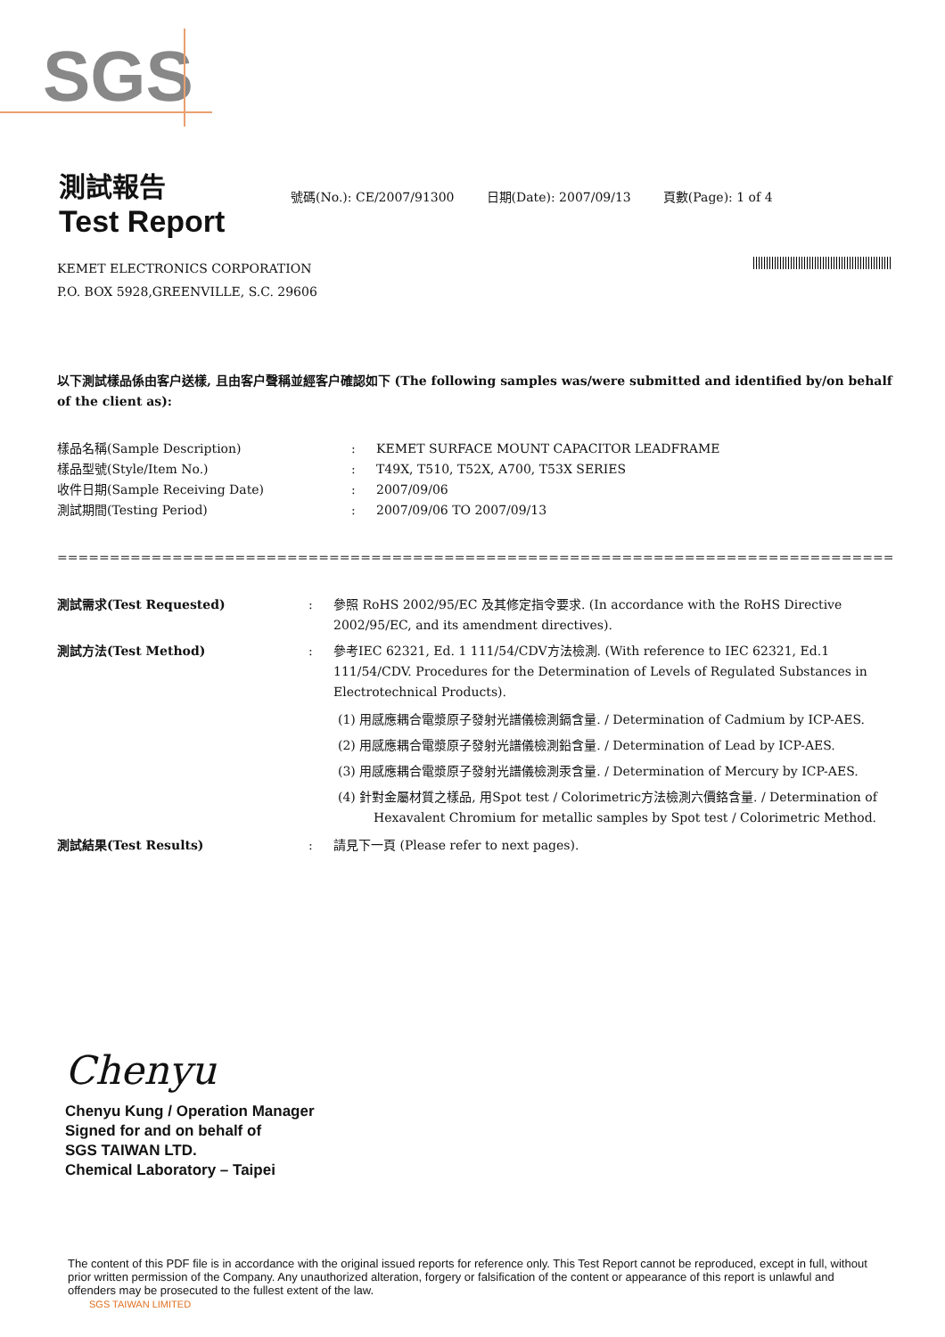SGS
測試報告
Test Report
號碼(No.): CE/2007/91300 日期(Date): 2007/09/13 頁數(Page): 1 of 4
KEMET ELECTRONICS CORPORATION
P.O. BOX 5928,GREENVILLE, S.C. 29606
以下測試樣品係由客户送樣, 且由客户聲稱並經客户確認如下 (The following samples was/were submitted and identified by/on behalf of the client as):
樣品名稱(Sample Description) : KEMET SURFACE MOUNT CAPACITOR LEADFRAME
樣品型號(Style/Item No.) : T49X, T510, T52X, A700, T53X SERIES
收件日期(Sample Receiving Date) : 2007/09/06
測試期間(Testing Period) : 2007/09/06 TO 2007/09/13
==============================================================================================
測試需求(Test Requested) : 參照 RoHS 2002/95/EC 及其修定指令要求. (In accordance with the RoHS Directive 2002/95/EC, and its amendment directives).
測試方法(Test Method) : 參考IEC 62321, Ed. 1 111/54/CDV方法檢測. (With reference to IEC 62321, Ed.1 111/54/CDV. Procedures for the Determination of Levels of Regulated Substances in Electrotechnical Products).
(1) 用感應耦合電漿原子發射光譜儀檢測鎘含量. / Determination of Cadmium by ICP-AES.
(2) 用感應耦合電漿原子發射光譜儀檢測鉛含量. / Determination of Lead by ICP-AES.
(3) 用感應耦合電漿原子發射光譜儀檢測汞含量. / Determination of Mercury by ICP-AES.
(4) 針對金屬材質之樣品, 用Spot test / Colorimetric方法檢測六價鉻含量. / Determination of Hexavalent Chromium for metallic samples by Spot test / Colorimetric Method.
測試結果(Test Results) : 請見下一頁 (Please refer to next pages).
Chenyu
Chenyu Kung / Operation Manager
Signed for and on behalf of
SGS TAIWAN LTD.
Chemical Laboratory – Taipei
The content of this PDF file is in accordance with the original issued reports for reference only. This Test Report cannot be reproduced, except in full, without prior written permission of the Company. Any unauthorized alteration, forgery or falsification of the content or appearance of this report is unlawful and offenders may be prosecuted to the fullest extent of the law.
SGS TAIWAN LIMITED